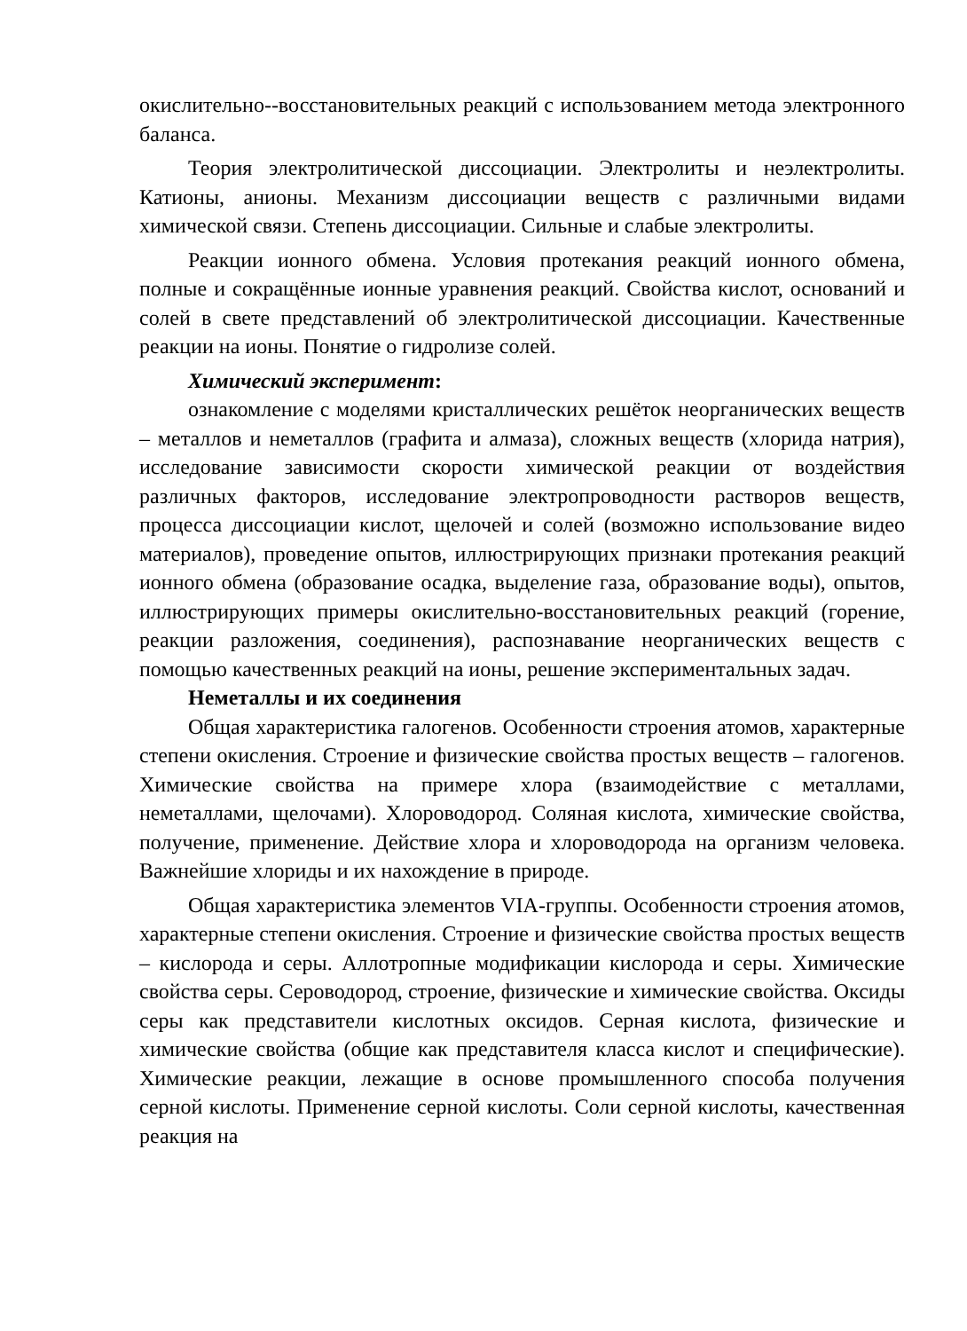окислительно--восстановительных реакций с использованием метода электронного баланса.
Теория электролитической диссоциации. Электролиты и неэлектролиты. Катионы, анионы. Механизм диссоциации веществ с различными видами химической связи. Степень диссоциации. Сильные и слабые электролиты.
Реакции ионного обмена. Условия протекания реакций ионного обмена, полные и сокращённые ионные уравнения реакций. Свойства кислот, оснований и солей в свете представлений об электролитической диссоциации. Качественные реакции на ионы. Понятие о гидролизе солей.
Химический эксперимент:
ознакомление с моделями кристаллических решёток неорганических веществ – металлов и неметаллов (графита и алмаза), сложных веществ (хлорида натрия), исследование зависимости скорости химической реакции от воздействия различных факторов, исследование электропроводности растворов веществ, процесса диссоциации кислот, щелочей и солей (возможно использование видео материалов), проведение опытов, иллюстрирующих признаки протекания реакций ионного обмена (образование осадка, выделение газа, образование воды), опытов, иллюстрирующих примеры окислительно-восстановительных реакций (горение, реакции разложения, соединения), распознавание неорганических веществ с помощью качественных реакций на ионы, решение экспериментальных задач.
Неметаллы и их соединения
Общая характеристика галогенов. Особенности строения атомов, характерные степени окисления. Строение и физические свойства простых веществ – галогенов. Химические свойства на примере хлора (взаимодействие с металлами, неметаллами, щелочами). Хлороводород. Соляная кислота, химические свойства, получение, применение. Действие хлора и хлороводорода на организм человека. Важнейшие хлориды и их нахождение в природе.
Общая характеристика элементов VIA-группы. Особенности строения атомов, характерные степени окисления. Строение и физические свойства простых веществ – кислорода и серы. Аллотропные модификации кислорода и серы. Химические свойства серы. Сероводород, строение, физические и химические свойства. Оксиды серы как представители кислотных оксидов. Серная кислота, физические и химические свойства (общие как представителя класса кислот и специфические). Химические реакции, лежащие в основе промышленного способа получения серной кислоты. Применение серной кислоты. Соли серной кислоты, качественная реакция на